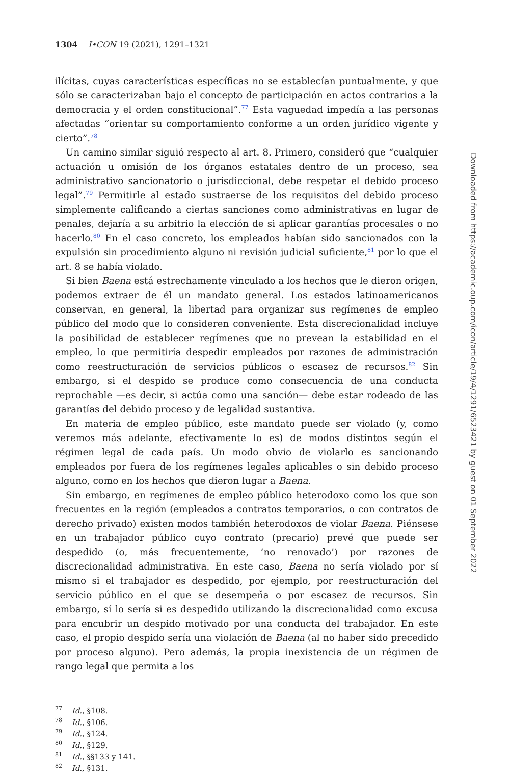1304 I•CON 19 (2021), 1291–1321
ilícitas, cuyas características específicas no se establecían puntualmente, y que sólo se caracterizaban bajo el concepto de participación en actos contrarios a la democracia y el orden constitucional”.<sup>77</sup> Esta vaguedad impedía a las personas afectadas “orientar su comportamiento conforme a un orden jurídico vigente y cierto”.<sup>78</sup>
Un camino similar siguió respecto al art. 8. Primero, consideró que “cualquier actuación u omisión de los órganos estatales dentro de un proceso, sea administrativo sancionatorio o jurisdiccional, debe respetar el debido proceso legal”.<sup>79</sup> Permitirle al estado sustraerse de los requisitos del debido proceso simplemente calificando a ciertas sanciones como administrativas en lugar de penales, dejaría a su arbitrio la elección de si aplicar garantías procesales o no hacerlo.<sup>80</sup> En el caso concreto, los empleados habían sido sancionados con la expulsión sin procedimiento alguno ni revisión judicial suficiente,<sup>81</sup> por lo que el art. 8 se había violado.
Si bien Baena está estrechamente vinculado a los hechos que le dieron origen, podemos extraer de él un mandato general. Los estados latinoamericanos conservan, en general, la libertad para organizar sus regímenes de empleo público del modo que lo consideren conveniente. Esta discrecionalidad incluye la posibilidad de establecer regímenes que no prevean la estabilidad en el empleo, lo que permitiría despedir empleados por razones de administración como reestructuración de servicios públicos o escasez de recursos.<sup>82</sup> Sin embargo, si el despido se produce como consecuencia de una conducta reprochable —es decir, si actúa como una sanción— debe estar rodeado de las garantías del debido proceso y de legalidad sustantiva.
En materia de empleo público, este mandato puede ser violado (y, como veremos más adelante, efectivamente lo es) de modos distintos según el régimen legal de cada país. Un modo obvio de violarlo es sancionando empleados por fuera de los regímenes legales aplicables o sin debido proceso alguno, como en los hechos que dieron lugar a Baena.
Sin embargo, en regímenes de empleo público heterodoxo como los que son frecuentes en la región (empleados a contratos temporarios, o con contratos de derecho privado) existen modos también heterodoxos de violar Baena. Piénsese en un trabajador público cuyo contrato (precario) prevé que puede ser despedido (o, más frecuentemente, ‘no renovado’) por razones de discrecionalidad administrativa. En este caso, Baena no sería violado por sí mismo si el trabajador es despedido, por ejemplo, por reestructuración del servicio público en el que se desempeña o por escasez de recursos. Sin embargo, sí lo sería si es despedido utilizando la discrecionalidad como excusa para encubrir un despido motivado por una conducta del trabajador. En este caso, el propio despido sería una violación de Baena (al no haber sido precedido por proceso alguno). Pero además, la propia inexistencia de un régimen de rango legal que permita a los
<sup>77</sup> Id., §108.
<sup>78</sup> Id., §106.
<sup>79</sup> Id., §124.
<sup>80</sup> Id., §129.
<sup>81</sup> Id., §§133 y 141.
<sup>82</sup> Id., §131.
Downloaded from https://academic.oup.com/icon/article/19/4/1291/6523421 by guest on 01 September 2022